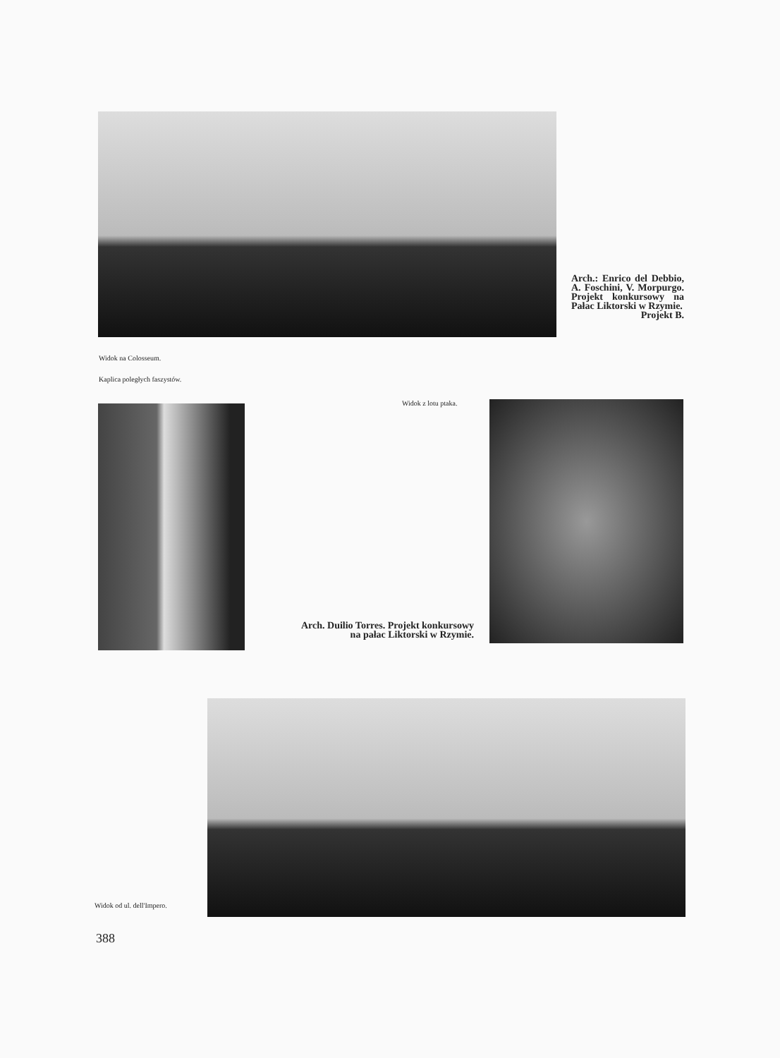Arch.: Enrico del Debbio, A. Foschini, V. Morpurgo. Projekt konkursowy na Pałac Liktorski w Rzymie.
Projekt B.
Widok na Colosseum.
Kaplica poległych faszystów.
Widok z lotu ptaka.
Arch. Duilio Torres. Projekt konkursowy na pałac Liktorski w Rzymie.
Widok od ul. dell'Impero.
388